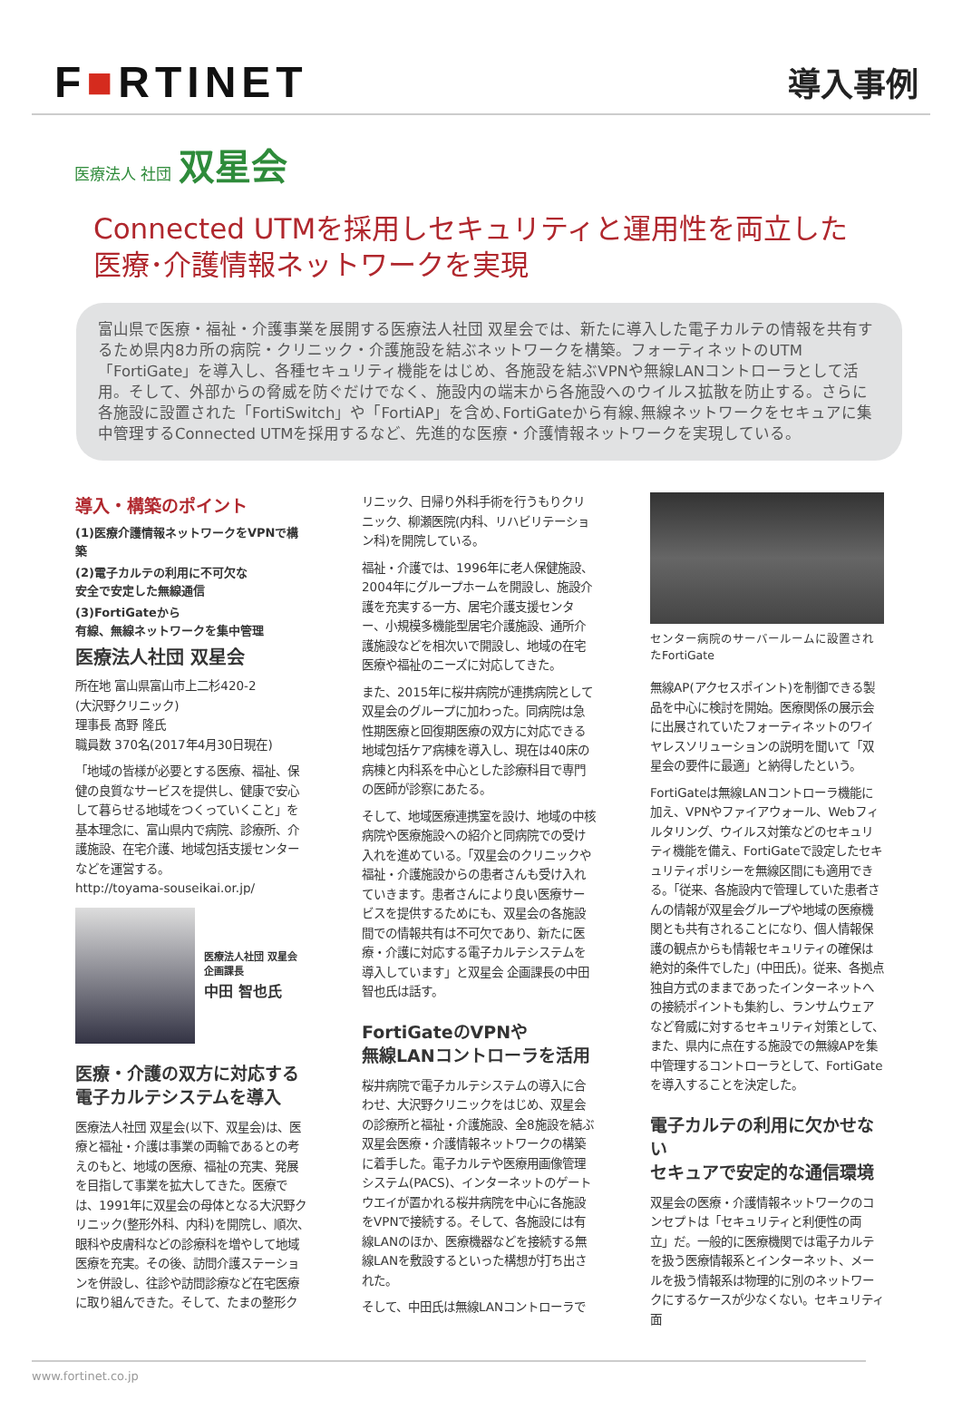F■RTINET
導入事例
医療法人 社団 双星会
Connected UTMを採用しセキュリティと運用性を両立した
医療･介護情報ネットワークを実現
富山県で医療・福祉・介護事業を展開する医療法人社団 双星会では、新たに導入した電子カルテの情報を共有するため県内8カ所の病院・クリニック・介護施設を結ぶネットワークを構築。フォーティネットのUTM「FortiGate」を導入し、各種セキュリティ機能をはじめ、各施設を結ぶVPNや無線LANコントローラとして活用。そして、外部からの脅威を防ぐだけでなく、施設内の端末から各施設へのウイルス拡散を防止する。さらに各施設に設置された「FortiSwitch」や「FortiAP」を含め､FortiGateから有線､無線ネットワークをセキュアに集中管理するConnected UTMを採用するなど、先進的な医療・介護情報ネットワークを実現している。
導入・構築のポイント
(1)医療介護情報ネットワークをVPNで構築
(2)電子カルテの利用に不可欠な
安全で安定した無線通信
(3)FortiGateから
有線、無線ネットワークを集中管理
医療法人社団 双星会
所在地 富山県富山市上二杉420-2
(大沢野クリニック)
理事長 髙野 隆氏
職員数 370名(2017年4月30日現在)
「地域の皆様が必要とする医療、福祉、保健の良質なサービスを提供し、健康で安心して暮らせる地域をつくっていくこと」を基本理念に、富山県内で病院、診療所、介護施設、在宅介護、地域包括支援センターなどを運営する。
http://toyama-souseikai.or.jp/
医療法人社団 双星会
企画課長
中田 智也氏
医療・介護の双方に対応する
電子カルテシステムを導入
医療法人社団 双星会(以下、双星会)は、医療と福祉・介護は事業の両輪であるとの考えのもと、地域の医療、福祉の充実、発展を目指して事業を拡大してきた。医療では、1991年に双星会の母体となる大沢野クリニック(整形外科、内科)を開院し、順次、眼科や皮膚科などの診療科を増やして地域医療を充実。その後、訪問介護ステーションを併設し、往診や訪問診療など在宅医療に取り組んできた。そして、たまの整形ク
リニック、日帰り外科手術を行うもりクリニック、柳瀬医院(内科、リハビリテーション科)を開院している。
福祉・介護では、1996年に老人保健施設、2004年にグループホームを開設し、施設介護を充実する一方、居宅介護支援センター、小規模多機能型居宅介護施設、通所介護施設などを相次いで開設し、地域の在宅医療や福祉のニーズに対応してきた。
また、2015年に桜井病院が連携病院として双星会のグループに加わった。同病院は急性期医療と回復期医療の双方に対応できる地域包括ケア病棟を導入し、現在は40床の病棟と内科系を中心とした診療科目で専門の医師が診察にあたる。
そして、地域医療連携室を設け、地域の中核病院や医療施設への紹介と同病院での受け入れを進めている。「双星会のクリニックや福祉・介護施設からの患者さんも受け入れていきます。患者さんにより良い医療サービスを提供するためにも、双星会の各施設間での情報共有は不可欠であり、新たに医療・介護に対応する電子カルテシステムを導入しています」と双星会 企画課長の中田智也氏は話す。
FortiGateのVPNや
無線LANコントローラを活用
桜井病院で電子カルテシステムの導入に合わせ、大沢野クリニックをはじめ、双星会の診療所と福祉・介護施設、全8施設を結ぶ双星会医療・介護情報ネットワークの構築に着手した。電子カルテや医療用画像管理システム(PACS)、インターネットのゲートウエイが置かれる桜井病院を中心に各施設をVPNで接続する。そして、各施設には有線LANのほか、医療機器などを接続する無線LANを敷設するといった構想が打ち出された。
そして、中田氏は無線LANコントローラで
センター病院のサーバールームに設置されたFortiGate
無線AP(アクセスポイント)を制御できる製品を中心に検討を開始。医療関係の展示会に出展されていたフォーティネットのワイヤレスソリューションの説明を聞いて「双星会の要件に最適」と納得したという。
FortiGateは無線LANコントローラ機能に加え、VPNやファイアウォール、Webフィルタリング、ウイルス対策などのセキュリティ機能を備え、FortiGateで設定したセキュリティポリシーを無線区間にも適用できる。「従来、各施設内で管理していた患者さんの情報が双星会グループや地域の医療機関とも共有されることになり、個人情報保護の観点からも情報セキュリティの確保は絶対的条件でした」(中田氏)。従来、各拠点独自方式のままであったインターネットへの接続ポイントも集約し、ランサムウェアなど脅威に対するセキュリティ対策として、また、県内に点在する施設での無線APを集中管理するコントローラとして、FortiGateを導入することを決定した。
電子カルテの利用に欠かせない
セキュアで安定的な通信環境
双星会の医療・介護情報ネットワークのコンセプトは「セキュリティと利便性の両立」だ。一般的に医療機関では電子カルテを扱う医療情報系とインターネット、メールを扱う情報系は物理的に別のネットワークにするケースが少なくない。セキュリティ面
www.fortinet.co.jp